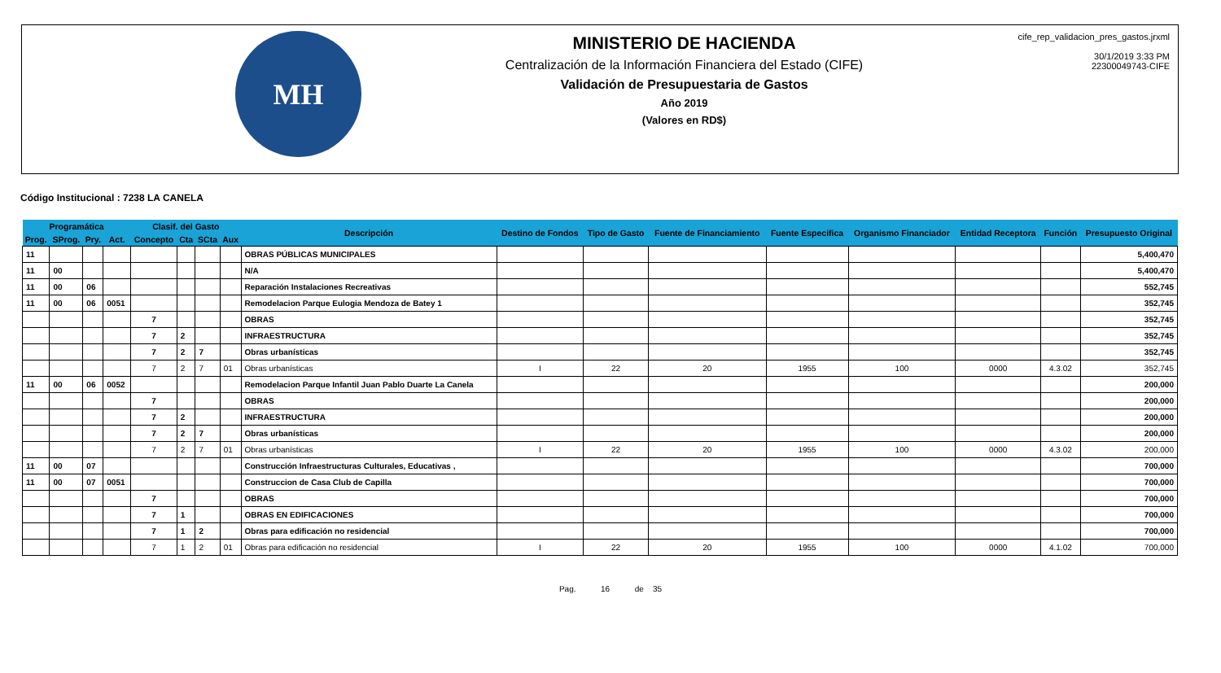MH
MINISTERIO DE HACIENDA
Centralización de la Información Financiera del Estado (CIFE)
Validación de Presupuestaria de Gastos
Año 2019
(Valores en RD$)
cife_rep_validacion_pres_gastos.jrxml
30/1/2019 3:33 PM
22300049743-CIFE
Código Institucional : 7238 LA CANELA
| Programática | | | | Clasif. del Gasto | | | | Descripción | Destino de Fondos | Tipo de Gasto | Fuente de Financiamiento | Fuente Especifica | Organismo Financiador | Entidad Receptora | Función | Presupuesto Original |
| --- | --- | --- | --- | --- | --- | --- | --- | --- | --- | --- | --- | --- | --- | --- | --- | --- |
| Prog. | SProg. | Pry. | Act. | Concepto | Cta | SCta | Aux | | | | | | | | | |
| 11 | | | | | | | | OBRAS PÚBLICAS MUNICIPALES | | | | | | | | 5,400,470 |
| 11 | 00 | | | | | | | N/A | | | | | | | | 5,400,470 |
| 11 | 00 | 06 | | | | | | Reparación Instalaciones Recreativas | | | | | | | | 552,745 |
| 11 | 00 | 06 | 0051 | | | | | Remodelacion Parque Eulogia Mendoza de Batey 1 | | | | | | | | 352,745 |
| | | | | 7 | | | | OBRAS | | | | | | | | 352,745 |
| | | | | 7 | 2 | | | INFRAESTRUCTURA | | | | | | | | 352,745 |
| | | | | 7 | 2 | 7 | | Obras urbanísticas | | | | | | | | 352,745 |
| | | | | 7 | 2 | 7 | 01 | Obras urbanísticas | I | 22 | 20 | 1955 | 100 | 0000 | 4.3.02 | 352,745 |
| 11 | 00 | 06 | 0052 | | | | | Remodelacion Parque Infantil Juan Pablo Duarte La Canela | | | | | | | | 200,000 |
| | | | | 7 | | | | OBRAS | | | | | | | | 200,000 |
| | | | | 7 | 2 | | | INFRAESTRUCTURA | | | | | | | | 200,000 |
| | | | | 7 | 2 | 7 | | Obras urbanísticas | | | | | | | | 200,000 |
| | | | | 7 | 2 | 7 | 01 | Obras urbanísticas | I | 22 | 20 | 1955 | 100 | 0000 | 4.3.02 | 200,000 |
| 11 | 00 | 07 | | | | | | Construcción Infraestructuras Culturales, Educativas , | | | | | | | | 700,000 |
| 11 | 00 | 07 | 0051 | | | | | Construccion de Casa Club de Capilla | | | | | | | | 700,000 |
| | | | | 7 | | | | OBRAS | | | | | | | | 700,000 |
| | | | | 7 | 1 | | | OBRAS EN EDIFICACIONES | | | | | | | | 700,000 |
| | | | | 7 | 1 | 2 | | Obras para edificación no residencial | | | | | | | | 700,000 |
| | | | | 7 | 1 | 2 | 01 | Obras para edificación no residencial | I | 22 | 20 | 1955 | 100 | 0000 | 4.1.02 | 700,000 |
Pag. 16 de 35